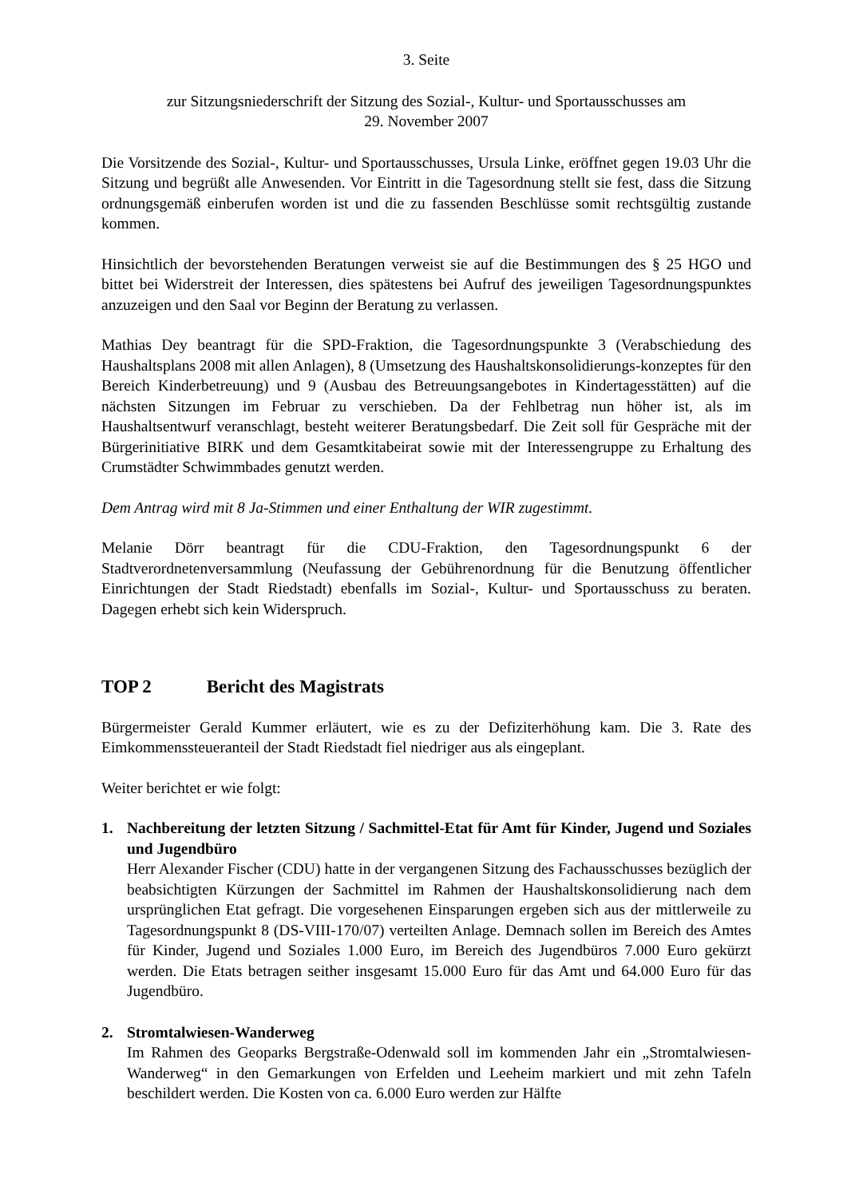3. Seite
zur Sitzungsniederschrift der Sitzung des Sozial-, Kultur- und Sportausschusses am
29. November 2007
Die Vorsitzende des Sozial-, Kultur- und Sportausschusses, Ursula Linke, eröffnet gegen 19.03 Uhr die Sitzung und begrüßt alle Anwesenden. Vor Eintritt in die Tagesordnung stellt sie fest, dass die Sitzung ordnungsgemäß einberufen worden ist und die zu fassenden Beschlüsse somit rechtsgültig zustande kommen.
Hinsichtlich der bevorstehenden Beratungen verweist sie auf die Bestimmungen des § 25 HGO und bittet bei Widerstreit der Interessen, dies spätestens bei Aufruf des jeweiligen Tagesordnungspunktes anzuzeigen und den Saal vor Beginn der Beratung zu verlassen.
Mathias Dey beantragt für die SPD-Fraktion, die Tagesordnungspunkte 3 (Verabschiedung des Haushaltsplans 2008 mit allen Anlagen), 8 (Umsetzung des Haushaltskonsolidierungs-konzeptes für den Bereich Kinderbetreuung) und 9 (Ausbau des Betreuungsangebotes in Kindertagesstätten) auf die nächsten Sitzungen im Februar zu verschieben. Da der Fehlbetrag nun höher ist, als im Haushaltsentwurf veranschlagt, besteht weiterer Beratungsbedarf. Die Zeit soll für Gespräche mit der Bürgerinitiative BIRK und dem Gesamtkitabeirat sowie mit der Interessengruppe zu Erhaltung des Crumstädter Schwimmbades genutzt werden.
Dem Antrag wird mit 8 Ja-Stimmen und einer Enthaltung der WIR zugestimmt.
Melanie Dörr beantragt für die CDU-Fraktion, den Tagesordnungspunkt 6 der Stadtverordnetenversammlung (Neufassung der Gebührenordnung für die Benutzung öffentlicher Einrichtungen der Stadt Riedstadt) ebenfalls im Sozial-, Kultur- und Sportausschuss zu beraten. Dagegen erhebt sich kein Widerspruch.
TOP 2 Bericht des Magistrats
Bürgermeister Gerald Kummer erläutert, wie es zu der Defiziterhöhung kam. Die 3. Rate des Eimkommenssteueranteil der Stadt Riedstadt fiel niedriger aus als eingeplant.
Weiter berichtet er wie folgt:
1. Nachbereitung der letzten Sitzung / Sachmittel-Etat für Amt für Kinder, Jugend und Soziales und Jugendbüro
Herr Alexander Fischer (CDU) hatte in der vergangenen Sitzung des Fachausschusses bezüglich der beabsichtigten Kürzungen der Sachmittel im Rahmen der Haushaltskonsolidierung nach dem ursprünglichen Etat gefragt. Die vorgesehenen Einsparungen ergeben sich aus der mittlerweile zu Tagesordnungspunkt 8 (DS-VIII-170/07) verteilten Anlage. Demnach sollen im Bereich des Amtes für Kinder, Jugend und Soziales 1.000 Euro, im Bereich des Jugendbüros 7.000 Euro gekürzt werden. Die Etats betragen seither insgesamt 15.000 Euro für das Amt und 64.000 Euro für das Jugendbüro.
2. Stromtalwiesen-Wanderweg
Im Rahmen des Geoparks Bergstraße-Odenwald soll im kommenden Jahr ein „Stromtalwiesen-Wanderweg“ in den Gemarkungen von Erfelden und Leeheim markiert und mit zehn Tafeln beschildert werden. Die Kosten von ca. 6.000 Euro werden zur Hälfte